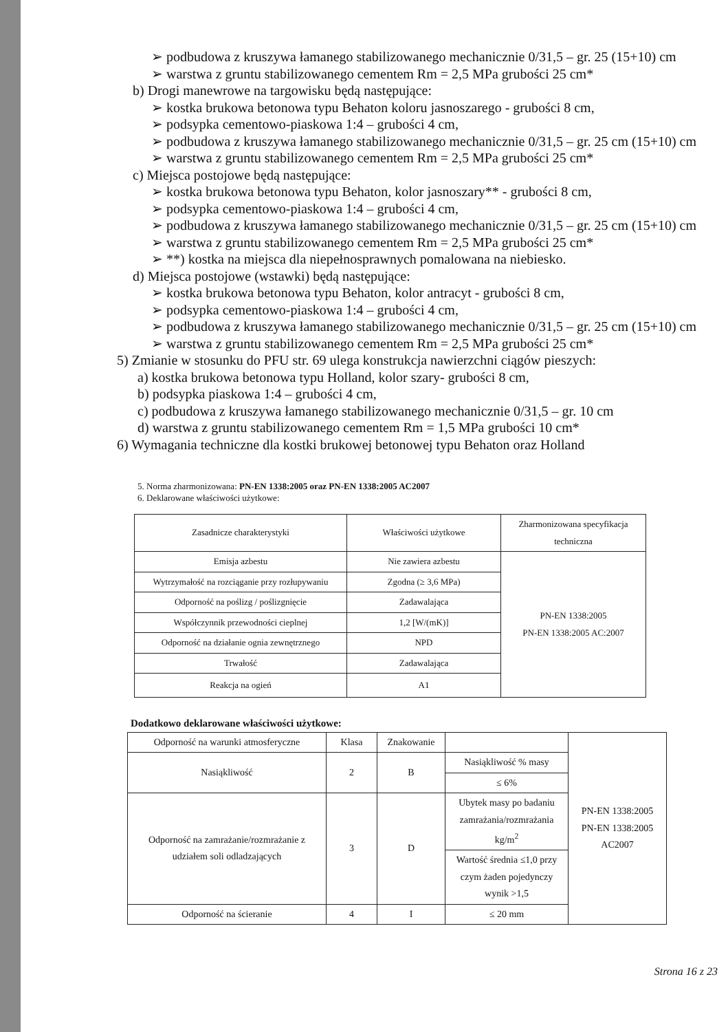➢ podbudowa z kruszywa łamanego stabilizowanego mechanicznie 0/31,5 – gr. 25 (15+10) cm
➢ warstwa z gruntu stabilizowanego cementem Rm = 2,5 MPa grubości 25 cm*
b) Drogi manewrowe na targowisku będą następujące:
➢ kostka brukowa betonowa typu Behaton koloru jasnoszarego - grubości 8 cm,
➢ podsypka cementowo-piaskowa 1:4 – grubości 4 cm,
➢ podbudowa z kruszywa łamanego stabilizowanego mechanicznie 0/31,5 – gr. 25 cm (15+10) cm
➢ warstwa z gruntu stabilizowanego cementem Rm = 2,5 MPa grubości 25 cm*
c) Miejsca postojowe będą następujące:
➢ kostka brukowa betonowa typu Behaton, kolor jasnoszary** - grubości 8 cm,
➢ podsypka cementowo-piaskowa 1:4 – grubości 4 cm,
➢ podbudowa z kruszywa łamanego stabilizowanego mechanicznie 0/31,5 – gr. 25 cm (15+10) cm
➢ warstwa z gruntu stabilizowanego cementem Rm = 2,5 MPa grubości 25 cm*
➢ **) kostka na miejsca dla niepełnosprawnych pomalowana na niebiesko.
d) Miejsca postojowe (wstawki) będą następujące:
➢ kostka brukowa betonowa typu Behaton, kolor antracyt - grubości 8 cm,
➢ podsypka cementowo-piaskowa 1:4 – grubości 4 cm,
➢ podbudowa z kruszywa łamanego stabilizowanego mechanicznie 0/31,5 – gr. 25 cm (15+10) cm
➢ warstwa z gruntu stabilizowanego cementem Rm = 2,5 MPa grubości 25 cm*
5) Zmianie w stosunku do PFU str. 69 ulega konstrukcja nawierzchni ciągów pieszych:
a) kostka brukowa betonowa typu Holland, kolor szary- grubości 8 cm,
b) podsypka piaskowa 1:4 – grubości 4 cm,
c) podbudowa z kruszywa łamanego stabilizowanego mechanicznie 0/31,5 – gr. 10 cm
d) warstwa z gruntu stabilizowanego cementem Rm = 1,5 MPa grubości 10 cm*
6) Wymagania techniczne dla kostki brukowej betonowej typu Behaton oraz Holland
5. Norma zharmonizowana: PN-EN 1338:2005 oraz PN-EN 1338:2005 AC2007
6. Deklarowane właściwości użytkowe:
| Zasadnicze charakterystyki | Właściwości użytkowe | Zharmonizowana specyfikacja techniczna |
| --- | --- | --- |
| Emisja azbestu | Nie zawiera azbestu | PN-EN 1338:2005 PN-EN 1338:2005 AC:2007 |
| Wytrzymałość na rozciąganie przy rozłupywaniu | Zgodna (≥ 3,6 MPa) | |
| Odporność na poślizg / poślizgnięcie | Zadawalająca | |
| Współczynnik przewodności cieplnej | 1,2 [W/(mK)] | |
| Odporność na działanie ognia zewnętrznego | NPD | |
| Trwałość | Zadawalająca | |
| Reakcja na ogień | A1 | |
Dodatkowo deklarowane właściwości użytkowe:
| Odporność na warunki atmosferyczne | Klasa | Znakowanie | | PN-EN 1338:2005 PN-EN 1338:2005 AC2007 |
| Nasiąkliwość | 2 | B | Nasiąkliwość % masy | |
| | | | ≤ 6% | |
| Odporność na zamrażanie/rozmrażanie z udziałem soli odladzających | 3 | D | Ubytek masy po badaniu zamrażania/rozmrażania kg/m<sup>2</sup> | |
| | | | Wartość średnia ≤1,0 przy czym żaden pojedynczy wynik >1,5 | |
| Odporność na ścieranie | 4 | I | ≤ 20 mm | |
Strona 16 z 23